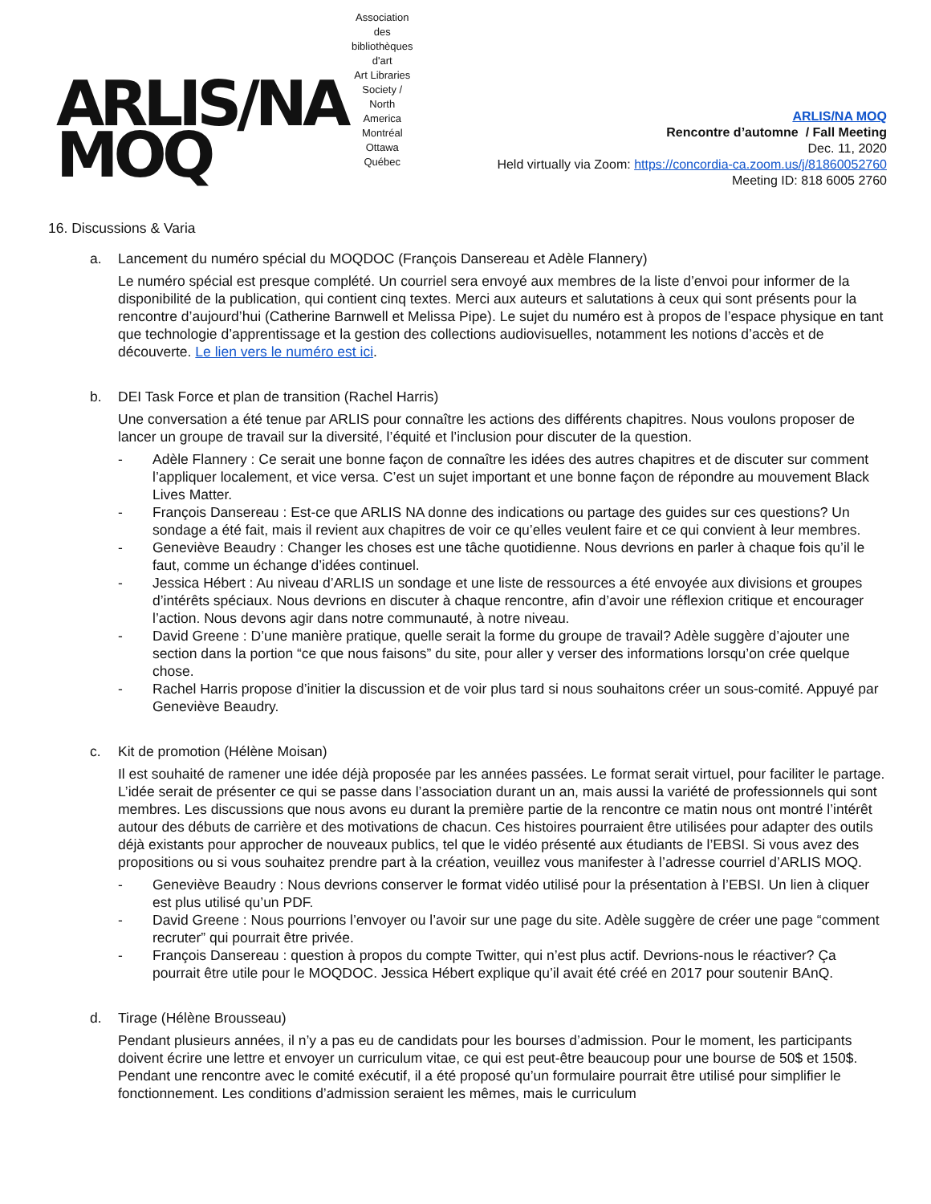ARLIS/NA
MOQ
Association des bibliothèques d'art
Art Libraries Society / North America
Montréal Ottawa Québec
ARLIS/NA MOQ
Rencontre d’automne / Fall Meeting
Dec. 11, 2020
Held virtually via Zoom: https://concordia-ca.zoom.us/j/81860052760
Meeting ID: 818 6005 2760
16. Discussions & Varia
a. Lancement du numéro spécial du MOQDOC (François Dansereau et Adèle Flannery)
Le numéro spécial est presque complété. Un courriel sera envoyé aux membres de la liste d’envoi pour informer de la disponibilité de la publication, qui contient cinq textes. Merci aux auteurs et salutations à ceux qui sont présents pour la rencontre d’aujourd’hui (Catherine Barnwell et Melissa Pipe). Le sujet du numéro est à propos de l’espace physique en tant que technologie d’apprentissage et la gestion des collections audiovisuelles, notamment les notions d’accès et de découverte. Le lien vers le numéro est ici.
b. DEI Task Force et plan de transition (Rachel Harris)
Une conversation a été tenue par ARLIS pour connaître les actions des différents chapitres. Nous voulons proposer de lancer un groupe de travail sur la diversité, l’équité et l’inclusion pour discuter de la question.
- Adèle Flannery : Ce serait une bonne façon de connaître les idées des autres chapitres et de discuter sur comment l’appliquer localement, et vice versa. C’est un sujet important et une bonne façon de répondre au mouvement Black Lives Matter.
- François Dansereau : Est-ce que ARLIS NA donne des indications ou partage des guides sur ces questions? Un sondage a été fait, mais il revient aux chapitres de voir ce qu’elles veulent faire et ce qui convient à leur membres.
- Geneviève Beaudry : Changer les choses est une tâche quotidienne. Nous devrions en parler à chaque fois qu’il le faut, comme un échange d’idées continuel.
- Jessica Hébert : Au niveau d’ARLIS un sondage et une liste de ressources a été envoyée aux divisions et groupes d’intérêts spéciaux. Nous devrions en discuter à chaque rencontre, afin d’avoir une réflexion critique et encourager l’action. Nous devons agir dans notre communauté, à notre niveau.
- David Greene : D’une manière pratique, quelle serait la forme du groupe de travail? Adèle suggère d’ajouter une section dans la portion “ce que nous faisons” du site, pour aller y verser des informations lorsqu’on crée quelque chose.
- Rachel Harris propose d’initier la discussion et de voir plus tard si nous souhaitons créer un sous-comité. Appuyé par Geneviève Beaudry.
c. Kit de promotion (Hélène Moisan)
Il est souhaité de ramener une idée déjà proposée par les années passées. Le format serait virtuel, pour faciliter le partage. L’idée serait de présenter ce qui se passe dans l’association durant un an, mais aussi la variété de professionnels qui sont membres. Les discussions que nous avons eu durant la première partie de la rencontre ce matin nous ont montré l’intérêt autour des débuts de carrière et des motivations de chacun. Ces histoires pourraient être utilisées pour adapter des outils déjà existants pour approcher de nouveaux publics, tel que le vidéo présenté aux étudiants de l’EBSI. Si vous avez des propositions ou si vous souhaitez prendre part à la création, veuillez vous manifester à l’adresse courriel d’ARLIS MOQ.
- Geneviève Beaudry : Nous devrions conserver le format vidéo utilisé pour la présentation à l’EBSI. Un lien à cliquer est plus utilisé qu’un PDF.
- David Greene : Nous pourrions l’envoyer ou l’avoir sur une page du site. Adèle suggère de créer une page “comment recruter” qui pourrait être privée.
- François Dansereau : question à propos du compte Twitter, qui n’est plus actif. Devrions-nous le réactiver? Ça pourrait être utile pour le MOQDOC. Jessica Hébert explique qu’il avait été créé en 2017 pour soutenir BAnQ.
d. Tirage (Hélène Brousseau)
Pendant plusieurs années, il n’y a pas eu de candidats pour les bourses d’admission. Pour le moment, les participants doivent écrire une lettre et envoyer un curriculum vitae, ce qui est peut-être beaucoup pour une bourse de 50$ et 150$. Pendant une rencontre avec le comité exécutif, il a été proposé qu’un formulaire pourrait être utilisé pour simplifier le fonctionnement. Les conditions d’admission seraient les mêmes, mais le curriculum